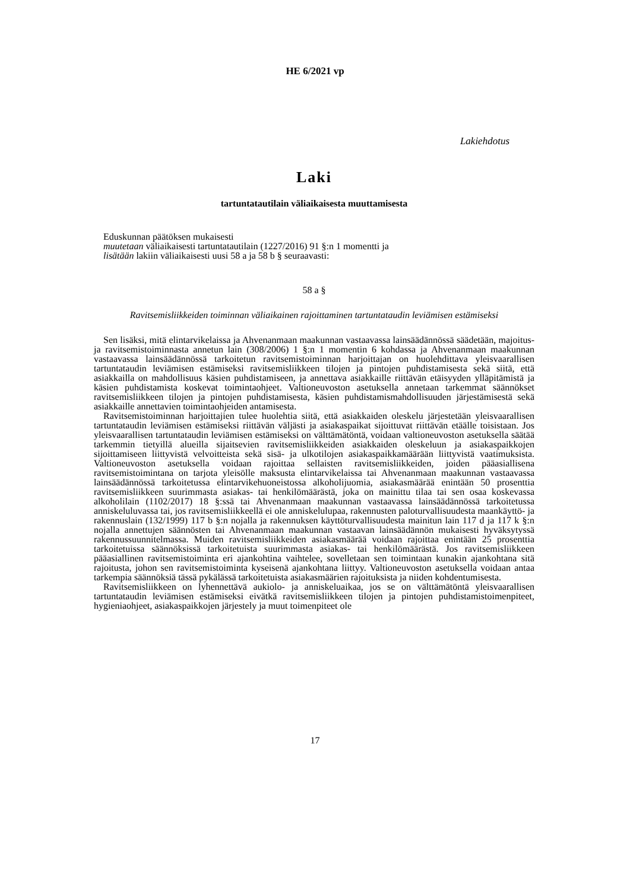HE 6/2021 vp
Lakiehdotus
Laki
tartuntatautilain väliaikaisesta muuttamisesta
Eduskunnan päätöksen mukaisesti
muutetaan väliaikaisesti tartuntatautilain (1227/2016) 91 §:n 1 momentti ja
lisätään lakiin väliaikaisesti uusi 58 a ja 58 b § seuraavasti:
58 a §
Ravitsemisliikkeiden toiminnan väliaikainen rajoittaminen tartuntataudin leviämisen estämiseksi
Sen lisäksi, mitä elintarvikelaissa ja Ahvenanmaan maakunnan vastaavassa lainsäädännössä säädetään, majoitus- ja ravitsemistoiminnasta annetun lain (308/2006) 1 §:n 1 momentin 6 kohdassa ja Ahvenanmaan maakunnan vastaavassa lainsäädännössä tarkoitetun ravitsemistoiminnan harjoittajan on huolehdittava yleisvaarallisen tartuntataudin leviämisen estämiseksi ravitsemisliikkeen tilojen ja pintojen puhdistamisesta sekä siitä, että asiakkailla on mahdollisuus käsien puhdistamiseen, ja annettava asiakkaille riittävän etäisyyden ylläpitämistä ja käsien puhdistamista koskevat toimintaohjeet. Valtioneuvoston asetuksella annetaan tarkemmat säännökset ravitsemisliikkeen tilojen ja pintojen puhdistamisesta, käsien puhdistamismahdollisuuden järjestämisestä sekä asiakkaille annettavien toimintaohjeiden antamisesta.
Ravitsemistoiminnan harjoittajien tulee huolehtia siitä, että asiakkaiden oleskelu järjestetään yleisvaarallisen tartuntataudin leviämisen estämiseksi riittävän väljästi ja asiakaspaikat sijoittuvat riittävän etäälle toisistaan. Jos yleisvaarallisen tartuntataudin leviämisen estämiseksi on välttämätöntä, voidaan valtioneuvoston asetuksella säätää tarkemmin tietyillä alueilla sijaitsevien ravitsemisliikkeiden asiakkaiden oleskeluun ja asiakaspaikkojen sijoittamiseen liittyvistä velvoitteista sekä sisä- ja ulkotilojen asiakaspaikkamäärään liittyvistä vaatimuksista. Valtioneuvoston asetuksella voidaan rajoittaa sellaisten ravitsemisliikkeiden, joiden pääasiallisena ravitsemistoimintana on tarjota yleisölle maksusta elintarvikelaissa tai Ahvenanmaan maakunnan vastaavassa lainsäädännössä tarkoitetussa elintarvikehuoneistossa alkoholijuomia, asiakasmäärää enintään 50 prosenttia ravitsemisliikkeen suurimmasta asiakas- tai henkilömäärästä, joka on mainittu tilaa tai sen osaa koskevassa alkoholilain (1102/2017) 18 §:ssä tai Ahvenanmaan maakunnan vastaavassa lainsäädännössä tarkoitetussa anniskeluluvassa tai, jos ravitsemisliikkeellä ei ole anniskelulupaa, rakennusten paloturvallisuudesta maankäyttö- ja rakennuslain (132/1999) 117 b §:n nojalla ja rakennuksen käyttöturvallisuudesta mainitun lain 117 d ja 117 k §:n nojalla annettujen säännösten tai Ahvenanmaan maakunnan vastaavan lainsäädännön mukaisesti hyväksytyssä rakennussuunnitelmassa. Muiden ravitsemisliikkeiden asiakasmäärää voidaan rajoittaa enintään 25 prosenttia tarkoitetuissa säännöksissä tarkoitetuista suurimmasta asiakas- tai henkilömäärästä. Jos ravitsemisliikkeen pääasiallinen ravitsemistoiminta eri ajankohtina vaihtelee, sovelletaan sen toimintaan kunakin ajankohtana sitä rajoitusta, johon sen ravitsemistoiminta kyseisenä ajankohtana liittyy. Valtioneuvoston asetuksella voidaan antaa tarkempia säännöksiä tässä pykälässä tarkoitetuista asiakasmäärien rajoituksista ja niiden kohdentumisesta.
Ravitsemisliikkeen on lyhennettävä aukiolo- ja anniskeluaikaa, jos se on välttämätöntä yleisvaarallisen tartuntataudin leviämisen estämiseksi eivätkä ravitsemisliikkeen tilojen ja pintojen puhdistamistoimenpiteet, hygieniaohjeet, asiakaspaikkojen järjestely ja muut toimenpiteet ole
17